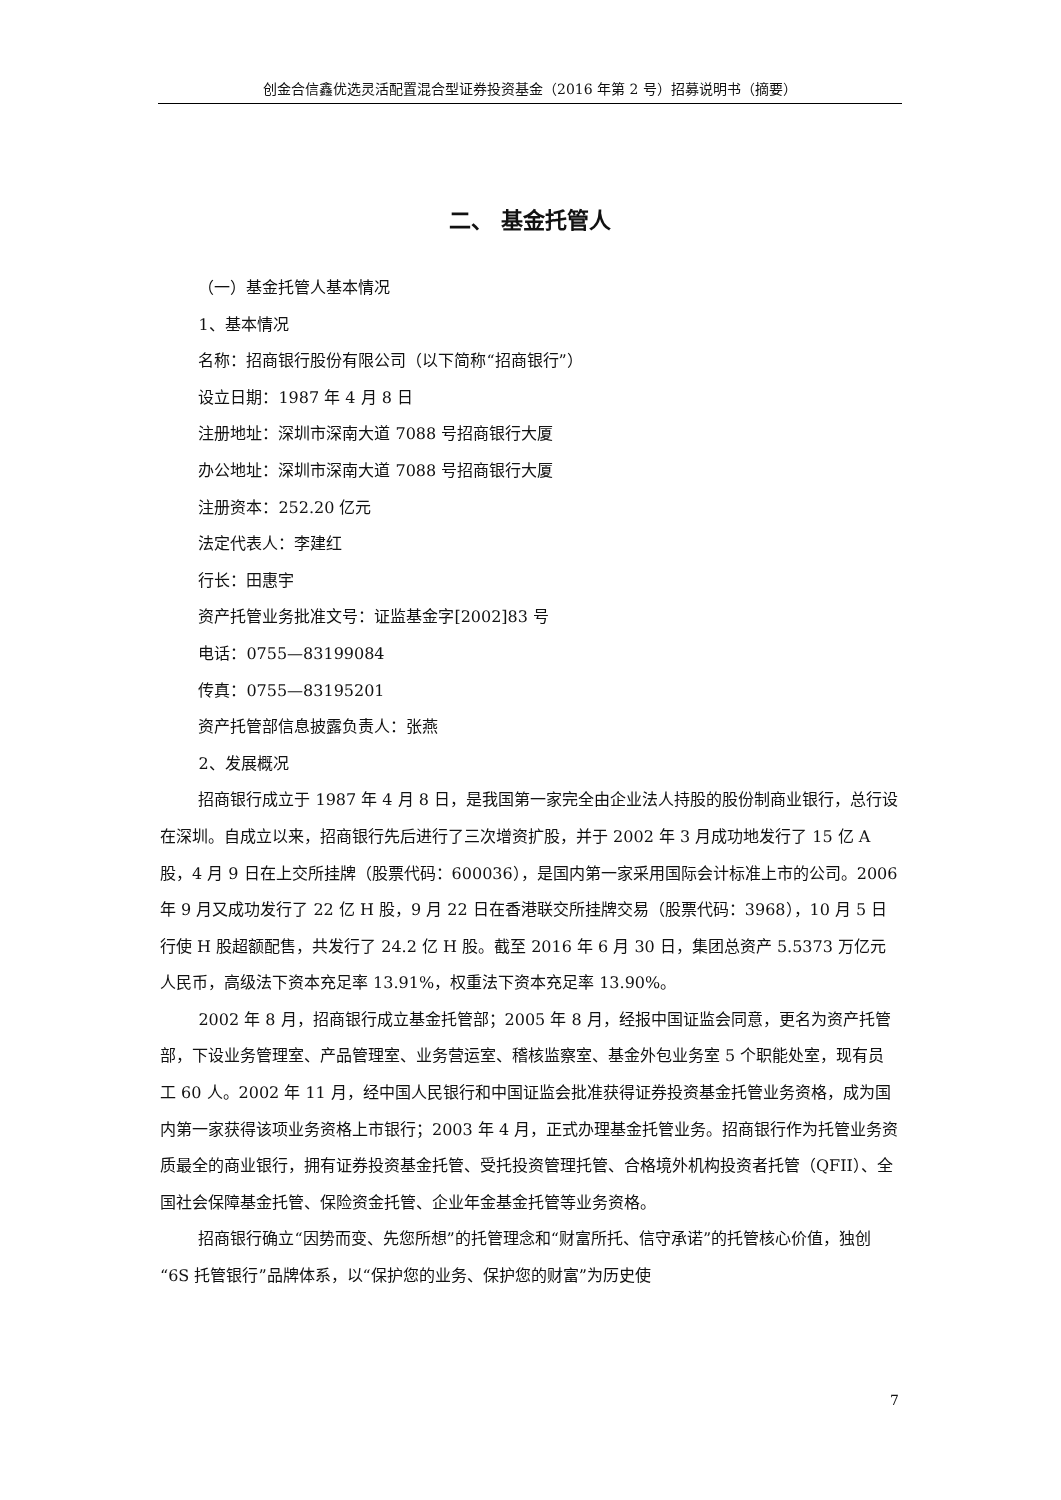创金合信鑫优选灵活配置混合型证券投资基金（2016 年第 2 号）招募说明书（摘要）
二、 基金托管人
（一）基金托管人基本情况
1、基本情况
名称：招商银行股份有限公司（以下简称“招商银行”）
设立日期：1987 年 4 月 8 日
注册地址：深圳市深南大道 7088 号招商银行大厦
办公地址：深圳市深南大道 7088 号招商银行大厦
注册资本：252.20 亿元
法定代表人：李建红
行长：田惠宇
资产托管业务批准文号：证监基金字[2002]83 号
电话：0755—83199084
传真：0755—83195201
资产托管部信息披露负责人：张燕
2、发展概况
招商银行成立于 1987 年 4 月 8 日，是我国第一家完全由企业法人持股的股份制商业银行，总行设在深圳。自成立以来，招商银行先后进行了三次增资扩股，并于 2002 年 3 月成功地发行了 15 亿 A 股，4 月 9 日在上交所挂牌（股票代码：600036），是国内第一家采用国际会计标准上市的公司。2006 年 9 月又成功发行了 22 亿 H 股，9 月 22 日在香港联交所挂牌交易（股票代码：3968），10 月 5 日行使 H 股超额配售，共发行了 24.2 亿 H 股。截至 2016 年 6 月 30 日，集团总资产 5.5373 万亿元人民币，高级法下资本充足率 13.91%，权重法下资本充足率 13.90%。
2002 年 8 月，招商银行成立基金托管部；2005 年 8 月，经报中国证监会同意，更名为资产托管部，下设业务管理室、产品管理室、业务营运室、稽核监察室、基金外包业务室 5 个职能处室，现有员工 60 人。2002 年 11 月，经中国人民银行和中国证监会批准获得证券投资基金托管业务资格，成为国内第一家获得该项业务资格上市银行；2003 年 4 月，正式办理基金托管业务。招商银行作为托管业务资质最全的商业银行，拥有证券投资基金托管、受托投资管理托管、合格境外机构投资者托管（QFII）、全国社会保障基金托管、保险资金托管、企业年金基金托管等业务资格。
招商银行确立“因势而变、先您所想”的托管理念和“财富所托、信守承诺”的托管核心价值，独创“6S 托管银行”品牌体系，以“保护您的业务、保护您的财富”为历史使
7